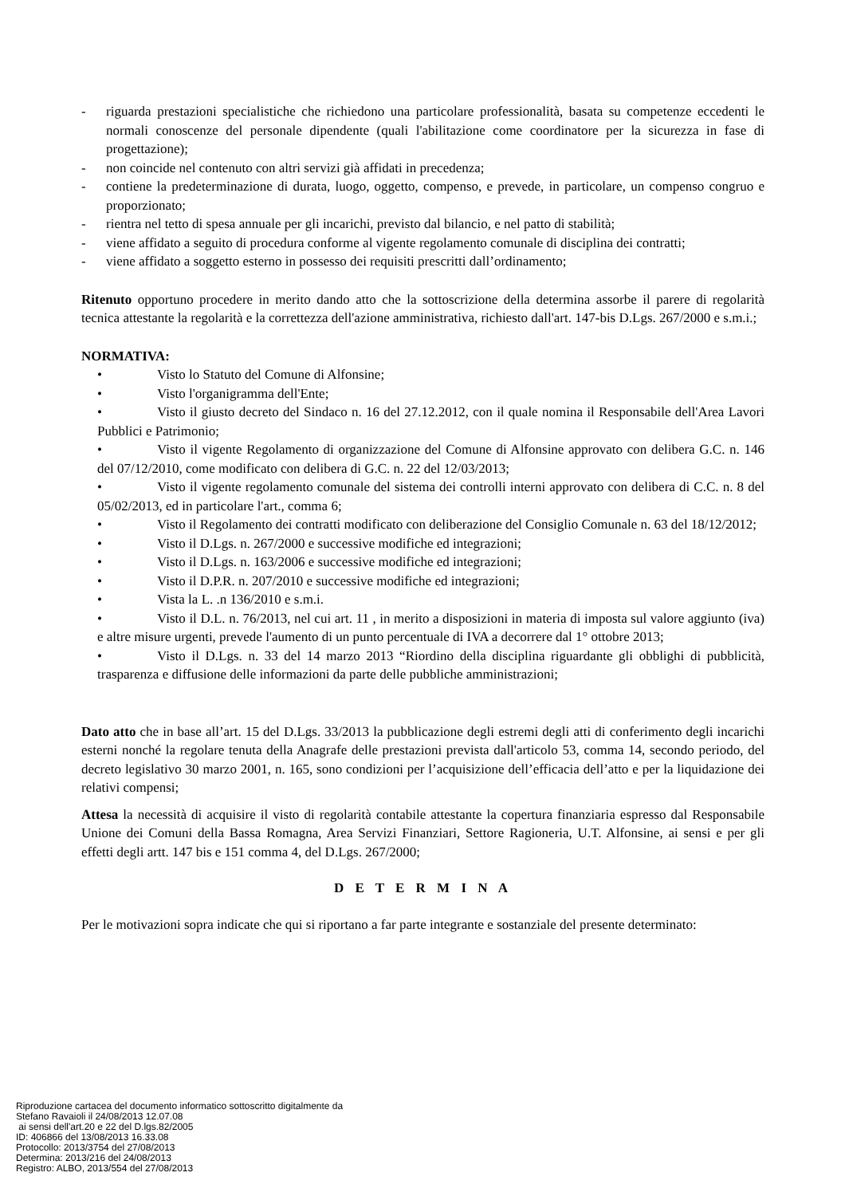- riguarda prestazioni specialistiche che richiedono una particolare professionalità, basata su competenze eccedenti le normali conoscenze del personale dipendente (quali l'abilitazione come coordinatore per la sicurezza in fase di progettazione);
- non coincide nel contenuto con altri servizi già affidati in precedenza;
- contiene la predeterminazione di durata, luogo, oggetto, compenso, e prevede, in particolare, un compenso congruo e proporzionato;
- rientra nel tetto di spesa annuale per gli incarichi, previsto dal bilancio, e nel patto di stabilità;
- viene affidato a seguito di procedura conforme al vigente regolamento comunale di disciplina dei contratti;
- viene affidato a soggetto esterno in possesso dei requisiti prescritti dall’ordinamento;
Ritenuto opportuno procedere in merito dando atto che la sottoscrizione della determina assorbe il parere di regolarità tecnica attestante la regolarità e la correttezza dell'azione amministrativa, richiesto dall'art. 147-bis D.Lgs. 267/2000 e s.m.i.;
NORMATIVA:
• Visto lo Statuto del Comune di Alfonsine;
• Visto l'organigramma dell'Ente;
• Visto il giusto decreto del Sindaco n. 16 del 27.12.2012, con il quale nomina il Responsabile dell'Area Lavori Pubblici e Patrimonio;
• Visto il vigente Regolamento di organizzazione del Comune di Alfonsine approvato con delibera G.C. n. 146 del 07/12/2010, come modificato con delibera di G.C. n. 22 del 12/03/2013;
• Visto il vigente regolamento comunale del sistema dei controlli interni approvato con delibera di C.C. n. 8 del 05/02/2013, ed in particolare l'art., comma 6;
• Visto il Regolamento dei contratti modificato con deliberazione del Consiglio Comunale n. 63 del 18/12/2012;
• Visto il D.Lgs. n. 267/2000 e successive modifiche ed integrazioni;
• Visto il D.Lgs. n. 163/2006 e successive modifiche ed integrazioni;
• Visto il D.P.R. n. 207/2010 e successive modifiche ed integrazioni;
• Vista la L. .n 136/2010 e s.m.i.
• Visto il D.L. n. 76/2013, nel cui art. 11 , in merito a disposizioni in materia di imposta sul valore aggiunto (iva) e altre misure urgenti, prevede l'aumento di un punto percentuale di IVA a decorrere dal 1° ottobre 2013;
• Visto il D.Lgs. n. 33 del 14 marzo 2013 “Riordino della disciplina riguardante gli obblighi di pubblicità, trasparenza e diffusione delle informazioni da parte delle pubbliche amministrazioni;
Dato atto che in base all’art. 15 del D.Lgs. 33/2013 la pubblicazione degli estremi degli atti di conferimento degli incarichi esterni nonché la regolare tenuta della Anagrafe delle prestazioni prevista dall'articolo 53, comma 14, secondo periodo, del decreto legislativo 30 marzo 2001, n. 165, sono condizioni per l’acquisizione dell’efficacia dell’atto e per la liquidazione dei relativi compensi;
Attesa la necessità di acquisire il visto di regolarità contabile attestante la copertura finanziaria espresso dal Responsabile Unione dei Comuni della Bassa Romagna, Area Servizi Finanziari, Settore Ragioneria, U.T. Alfonsine, ai sensi e per gli effetti degli artt. 147 bis e 151 comma 4, del D.Lgs. 267/2000;
D E T E R M I N A
Per le motivazioni sopra indicate che qui si riportano a far parte integrante e sostanziale del presente determinato:
Riproduzione cartacea del documento informatico sottoscritto digitalmente da
Stefano Ravaioli il 24/08/2013 12.07.08
ai sensi dell'art.20 e 22 del D.lgs.82/2005
ID: 406866 del 13/08/2013 16.33.08
Protocollo: 2013/3754 del 27/08/2013
Determina: 2013/216 del 24/08/2013
Registro: ALBO, 2013/554 del 27/08/2013